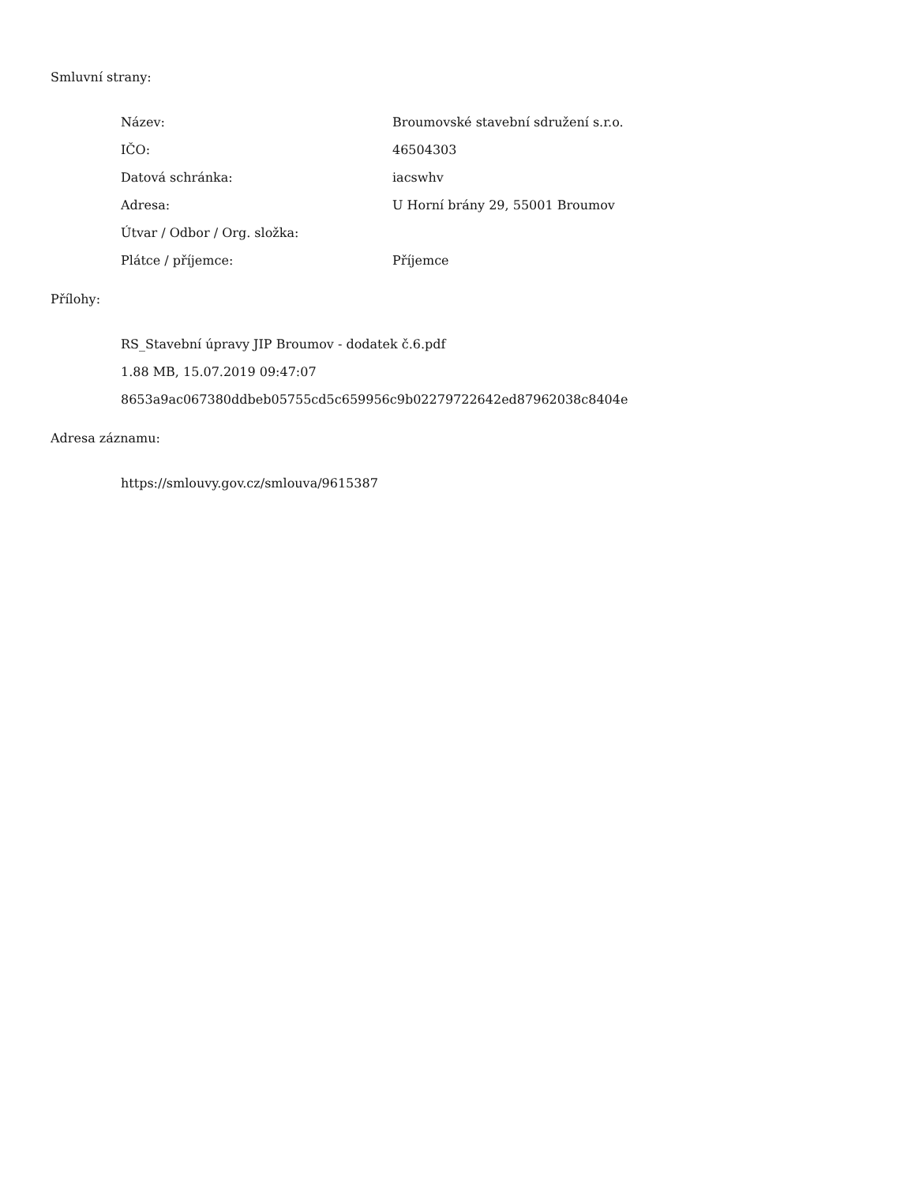Smluvní strany:
| Název: | Broumovské stavební sdružení s.r.o. |
| IČO: | 46504303 |
| Datová schránka: | iacswhv |
| Adresa: | U Horní brány 29, 55001 Broumov |
| Útvar / Odbor / Org. složka: | |
| Plátce / příjemce: | Příjemce |
Přílohy:
RS_Stavební úpravy JIP Broumov - dodatek č.6.pdf
1.88 MB, 15.07.2019 09:47:07
8653a9ac067380ddbeb05755cd5c659956c9b02279722642ed87962038c8404e
Adresa záznamu:
https://smlouvy.gov.cz/smlouva/9615387